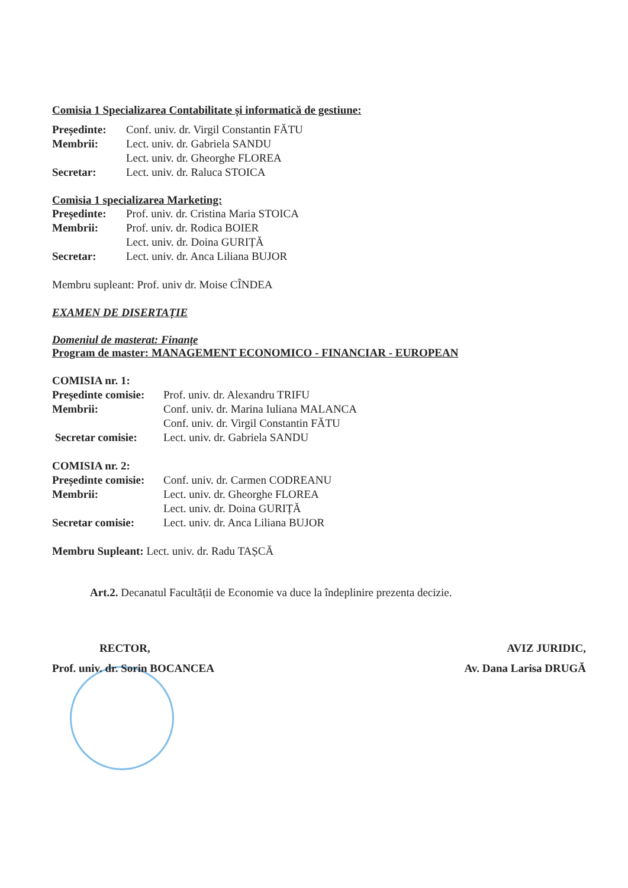Comisia 1 Specializarea Contabilitate și informatică de gestiune:
| Președinte: | Conf. univ. dr. Virgil Constantin FĂTU |
| Membrii: | Lect. univ. dr. Gabriela SANDU |
| | Lect. univ. dr. Gheorghe FLOREA |
| Secretar: | Lect. univ. dr. Raluca STOICA |
Comisia 1 specializarea Marketing:
| Președinte: | Prof. univ. dr. Cristina Maria STOICA |
| Membrii: | Prof. univ. dr. Rodica BOIER |
| | Lect. univ. dr. Doina GURIȚĂ |
| Secretar: | Lect. univ. dr. Anca Liliana BUJOR |
Membru supleant: Prof. univ dr. Moise CÎNDEA
EXAMEN DE DISERTAȚIE
Domeniul de masterat: Finanțe
Program de master: MANAGEMENT ECONOMICO - FINANCIAR - EUROPEAN
COMISIA nr. 1:
| Președinte comisie: | Prof. univ. dr. Alexandru TRIFU |
| Membrii: | Conf. univ. dr. Marina Iuliana MALANCA |
| | Conf. univ. dr. Virgil Constantin FĂTU |
| Secretar comisie: | Lect. univ. dr. Gabriela SANDU |
COMISIA nr. 2:
| Președinte comisie: | Conf. univ. dr. Carmen CODREANU |
| Membrii: | Lect. univ. dr. Gheorghe FLOREA |
| | Lect. univ. dr. Doina GURIȚĂ |
| Secretar comisie: | Lect. univ. dr. Anca Liliana BUJOR |
Membru Supleant: Lect. univ. dr. Radu TAȘCĂ
Art.2. Decanatul Facultății de Economie va duce la îndeplinire prezenta decizie.
RECTOR,
Prof. univ. dr. Sorin BOCANCEA
AVIZ JURIDIC,
Av. Dana Larisa DRUGĂ